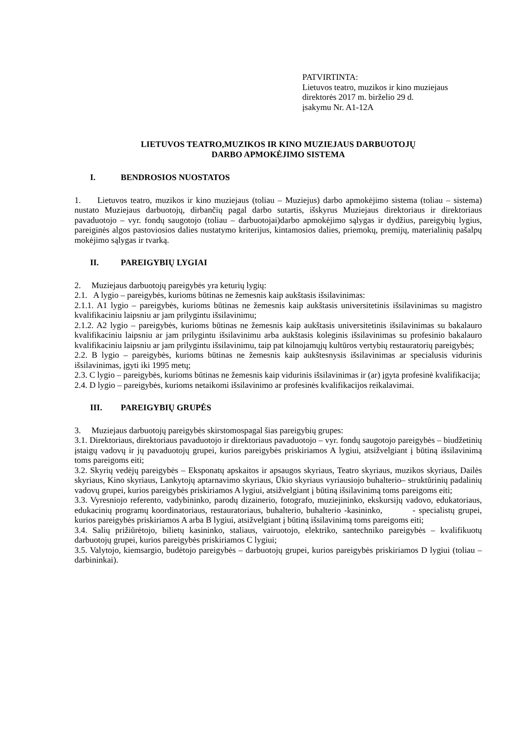PATVIRTINTA:
Lietuvos teatro, muzikos ir kino muziejaus
direktorės 2017 m. birželio 29 d.
įsakymu Nr. A1-12A
LIETUVOS TEATRO,MUZIKOS IR KINO MUZIEJAUS DARBUOTOJŲ
DARBO APMOKĖJIMO SISTEMA
I. BENDROSIOS NUOSTATOS
1. Lietuvos teatro, muzikos ir kino muziejaus (toliau – Muziejus) darbo apmokėjimo sistema (toliau – sistema) nustato Muziejaus darbuotojų, dirbančių pagal darbo sutartis, išskyrus Muziejaus direktoriaus ir direktoriaus pavaduotojo – vyr. fondų saugotojo (toliau – darbuotojai)darbo apmokėjimo sąlygas ir dydžius, pareigybių lygius, pareiginės algos pastoviosios dalies nustatymo kriterijus, kintamosios dalies, priemokų, premijų, materialinių pašalpų mokėjimo sąlygas ir tvarką.
II. PAREIGYBIŲ LYGIAI
2. Muziejaus darbuotojų pareigybės yra keturių lygių:
2.1. A lygio – pareigybės, kurioms būtinas ne žemesnis kaip aukštasis išsilavinimas:
2.1.1. A1 lygio – pareigybės, kurioms būtinas ne žemesnis kaip aukštasis universitetinis išsilavinimas su magistro kvalifikaciniu laipsniu ar jam prilygintu išsilavinimu;
2.1.2. A2 lygio – pareigybės, kurioms būtinas ne žemesnis kaip aukštasis universitetinis išsilavinimas su bakalauro kvalifikaciniu laipsniu ar jam prilygintu išsilavinimu arba aukštasis koleginis išsilavinimas su profesinio bakalauro kvalifikaciniu laipsniu ar jam prilygintu išsilavinimu, taip pat kilnojamųjų kultūros vertybių restauratorių pareigybės;
2.2. B lygio – pareigybės, kurioms būtinas ne žemesnis kaip aukštesnysis išsilavinimas ar specialusis vidurinis išsilavinimas, įgyti iki 1995 metų;
2.3. C lygio – pareigybės, kurioms būtinas ne žemesnis kaip vidurinis išsilavinimas ir (ar) įgyta profesinė kvalifikacija;
2.4. D lygio – pareigybės, kurioms netaikomi išsilavinimo ar profesinės kvalifikacijos reikalavimai.
III. PAREIGYBIŲ GRUPĖS
3. Muziejaus darbuotojų pareigybės skirstomospagal šias pareigybių grupes:
3.1. Direktoriaus, direktoriaus pavaduotojo ir direktoriaus pavaduotojo – vyr. fondų saugotojo pareigybės – biudžetinių įstaigų vadovų ir jų pavaduotojų grupei, kurios pareigybės priskiriamos A lygiui, atsižvelgiant į būtiną išsilavinimą toms pareigoms eiti;
3.2. Skyrių vedėjų pareigybės – Eksponatų apskaitos ir apsaugos skyriaus, Teatro skyriaus, muzikos skyriaus, Dailės skyriaus, Kino skyriaus, Lankytojų aptarnavimo skyriaus, Ūkio skyriaus vyriausiojo buhalterio– struktūrinių padalinių vadovų grupei, kurios pareigybės priskiriamos A lygiui, atsižvelgiant į būtiną išsilavinimą toms pareigoms eiti;
3.3. Vyresniojo referento, vadybininko, parodų dizainerio, fotografo, muziejininko, ekskursijų vadovo, edukatoriaus, edukacinių programų koordinatoriaus, restauratoriaus, buhalterio, buhalterio -kasininko, - specialistų grupei, kurios pareigybės priskiriamos A arba B lygiui, atsižvelgiant į būtiną išsilavinimą toms pareigoms eiti;
3.4. Salių prižiūrėtojo, bilietų kasininko, staliaus, vairuotojo, elektriko, santechniko pareigybės – kvalifikuotų darbuotojų grupei, kurios pareigybės priskiriamos C lygiui;
3.5. Valytojo, kiemsargio, budėtojo pareigybės – darbuotojų grupei, kurios pareigybės priskiriamos D lygiui (toliau – darbininkai).